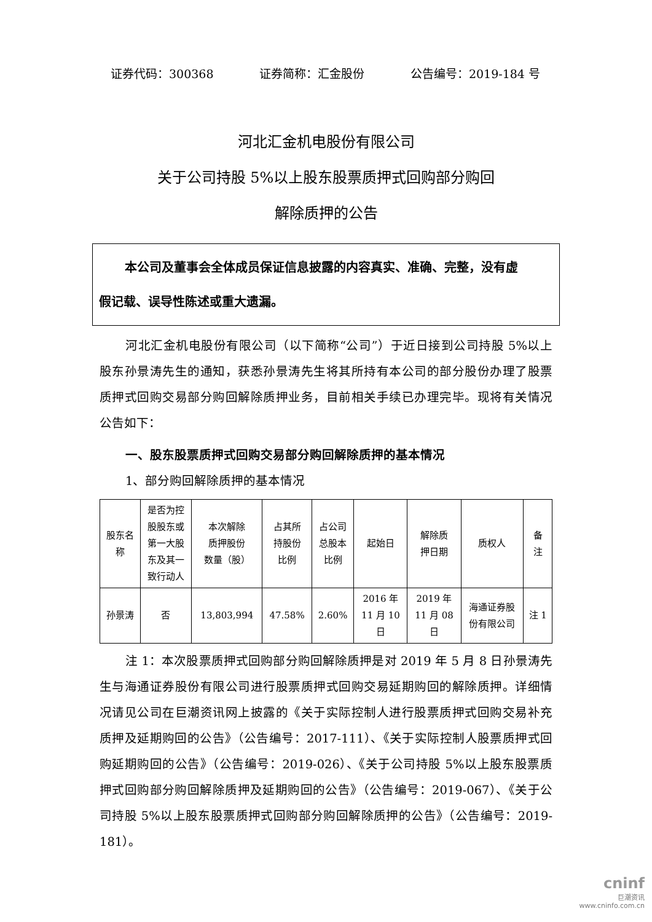证券代码：300368 证券简称：汇金股份 公告编号：2019-184 号
河北汇金机电股份有限公司
关于公司持股 5%以上股东股票质押式回购部分购回
解除质押的公告
本公司及董事会全体成员保证信息披露的内容真实、准确、完整，没有虚
假记载、误导性陈述或重大遗漏。
河北汇金机电股份有限公司（以下简称“公司”）于近日接到公司持股 5%以上股东孙景涛先生的通知，获悉孙景涛先生将其所持有本公司的部分股份办理了股票质押式回购交易部分购回解除质押业务，目前相关手续已办理完毕。现将有关情况公告如下：
一、股东股票质押式回购交易部分购回解除质押的基本情况
1、部分购回解除质押的基本情况
| 股东名 称 | 是否为控 股股东或 第一大股 东及其一 致行动人 | 本次解除 质押股份 数量（股） | 占其所 持股份 比例 | 占公司 总股本 比例 | 起始日 | 解除质 押日期 | 质权人 | 备 注 |
| 孙景涛 | 否 | 13,803,994 | 47.58% | 2.60% | 2016 年 11 月 10 日 | 2019 年 11 月 08 日 | 海通证券股 份有限公司 | 注 1 |
注 1：本次股票质押式回购部分购回解除质押是对 2019 年 5 月 8 日孙景涛先生与海通证券股份有限公司进行股票质押式回购交易延期购回的解除质押。详细情况请见公司在巨潮资讯网上披露的《关于实际控制人进行股票质押式回购交易补充质押及延期购回的公告》（公告编号：2017-111）、《关于实际控制人股票质押式回购延期购回的公告》（公告编号：2019-026）、《关于公司持股 5%以上股东股票质押式回购部分购回解除质押及延期购回的公告》（公告编号：2019-067）、《关于公司持股 5%以上股东股票质押式回购部分购回解除质押的公告》（公告编号：2019-181）。
cninf
巨潮资讯
www.cninfo.com.cn